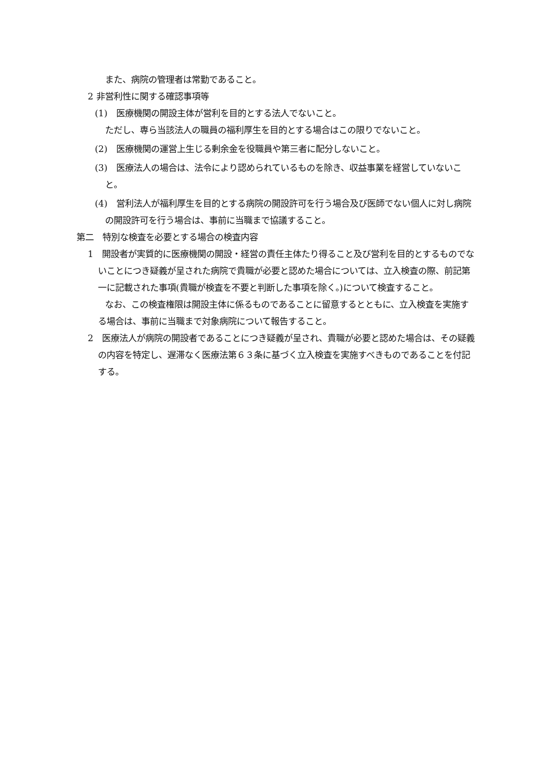また、病院の管理者は常勤であること。
2 非営利性に関する確認事項等
(1)　医療機関の開設主体が営利を目的とする法人でないこと。
ただし、専ら当該法人の職員の福利厚生を目的とする場合はこの限りでないこと。
(2)　医療機関の運営上生じる剰余金を役職員や第三者に配分しないこと。
(3)　医療法人の場合は、法令により認められているものを除き、収益事業を経営していないこと。
(4)　営利法人が福利厚生を目的とする病院の開設許可を行う場合及び医師でない個人に対し病院の開設許可を行う場合は、事前に当職まで協議すること。
第二　特別な検査を必要とする場合の検査内容
1　開設者が実質的に医療機関の開設・経営の責任主体たり得ること及び営利を目的とするものでないことにつき疑義が呈された病院で貴職が必要と認めた場合については、立入検査の際、前記第一に記載された事項(貴職が検査を不要と判断した事項を除く。)について検査すること。
　　なお、この検査権限は開設主体に係るものであることに留意するとともに、立入検査を実施する場合は、事前に当職まで対象病院について報告すること。
2　医療法人が病院の開設者であることにつき疑義が呈され、貴職が必要と認めた場合は、その疑義の内容を特定し、遅滞なく医療法第６３条に基づく立入検査を実施すべきものであることを付記する。